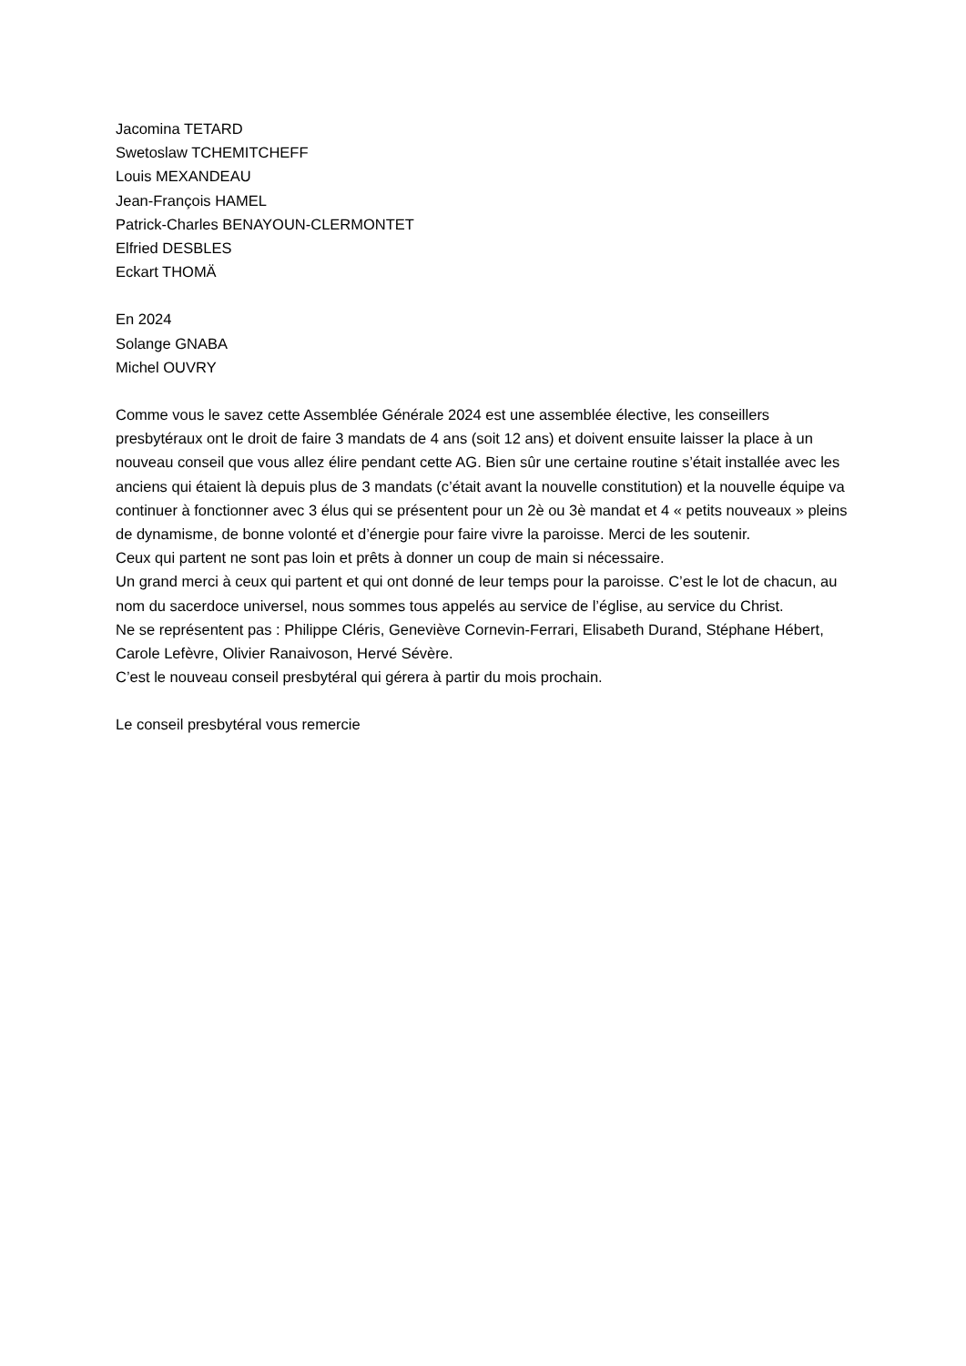Jacomina TETARD
Swetoslaw TCHEMITCHEFF
Louis MEXANDEAU
Jean-François HAMEL
Patrick-Charles BENAYOUN-CLERMONTET
Elfried DESBLES
Eckart THOMÄ
En 2024
Solange GNABA
Michel OUVRY
Comme vous le savez cette Assemblée Générale 2024 est une assemblée élective, les conseillers presbytéraux ont le droit de faire 3 mandats de 4 ans (soit 12 ans) et doivent ensuite laisser la place à un nouveau conseil que vous allez élire pendant cette AG. Bien sûr une certaine routine s’était installée avec les anciens qui étaient là depuis plus de 3 mandats (c’était avant la nouvelle constitution) et la nouvelle équipe va continuer à fonctionner avec 3 élus qui se présentent pour un 2è ou 3è mandat et 4 « petits nouveaux » pleins de dynamisme, de bonne volonté et d’énergie pour faire vivre la paroisse. Merci de les soutenir.
Ceux qui partent ne sont pas loin et prêts à donner un coup de main si nécessaire.
Un grand merci à ceux qui partent et qui ont donné de leur temps pour la paroisse. C’est le lot de chacun, au nom du sacerdoce universel, nous sommes tous appelés au service de l’église, au service du Christ.
Ne se représentent pas : Philippe Cléris, Geneviève Cornevin-Ferrari, Elisabeth Durand, Stéphane Hébert, Carole Lefèvre, Olivier Ranaivoson, Hervé Sévère.
C’est le nouveau conseil presbytéral qui gérera à partir du mois prochain.
Le conseil presbytéral vous remercie